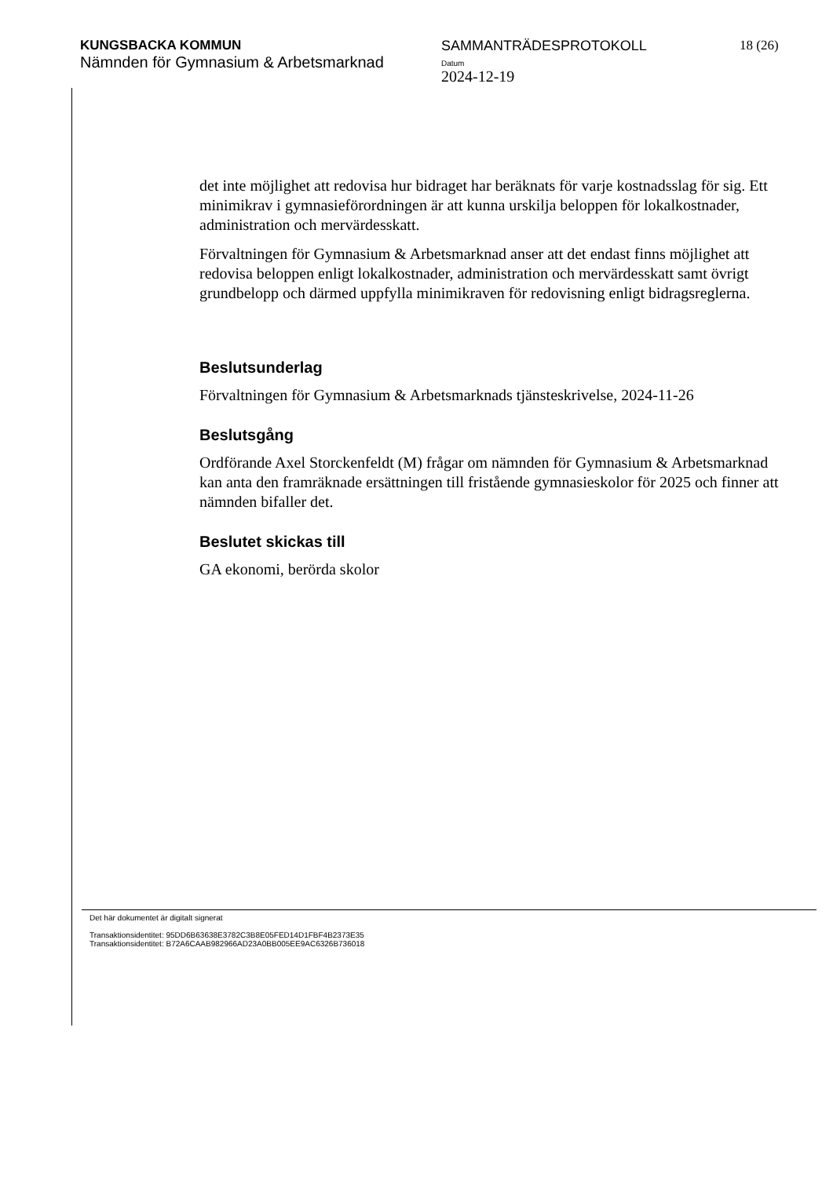KUNGSBACKA KOMMUN
Nämnden för Gymnasium & Arbetsmarknad
SAMMANTRÄDESPROTOKOLL
Datum
2024-12-19
18 (26)
det inte möjlighet att redovisa hur bidraget har beräknats för varje kostnadsslag för sig. Ett minimikrav i gymnasieförordningen är att kunna urskilja beloppen för lokalkostnader, administration och mervärdesskatt.
Förvaltningen för Gymnasium & Arbetsmarknad anser att det endast finns möjlighet att redovisa beloppen enligt lokalkostnader, administration och mervärdesskatt samt övrigt grundbelopp och därmed uppfylla minimikraven för redovisning enligt bidragsreglerna.
Beslutsunderlag
Förvaltningen för Gymnasium & Arbetsmarknads tjänsteskrivelse, 2024-11-26
Beslutsgång
Ordförande Axel Storckenfeldt (M) frågar om nämnden för Gymnasium & Arbetsmarknad kan anta den framräknade ersättningen till fristående gymnasieskolor för 2025 och finner att nämnden bifaller det.
Beslutet skickas till
GA ekonomi, berörda skolor
Det här dokumentet är digitalt signerat
Transaktionsidentitet: 95DD6B63638E3782C3B8E05FED14D1FBF4B2373E35
Transaktionsidentitet: B72A6CAAB982966AD23A0BB005EE9AC6326B736018